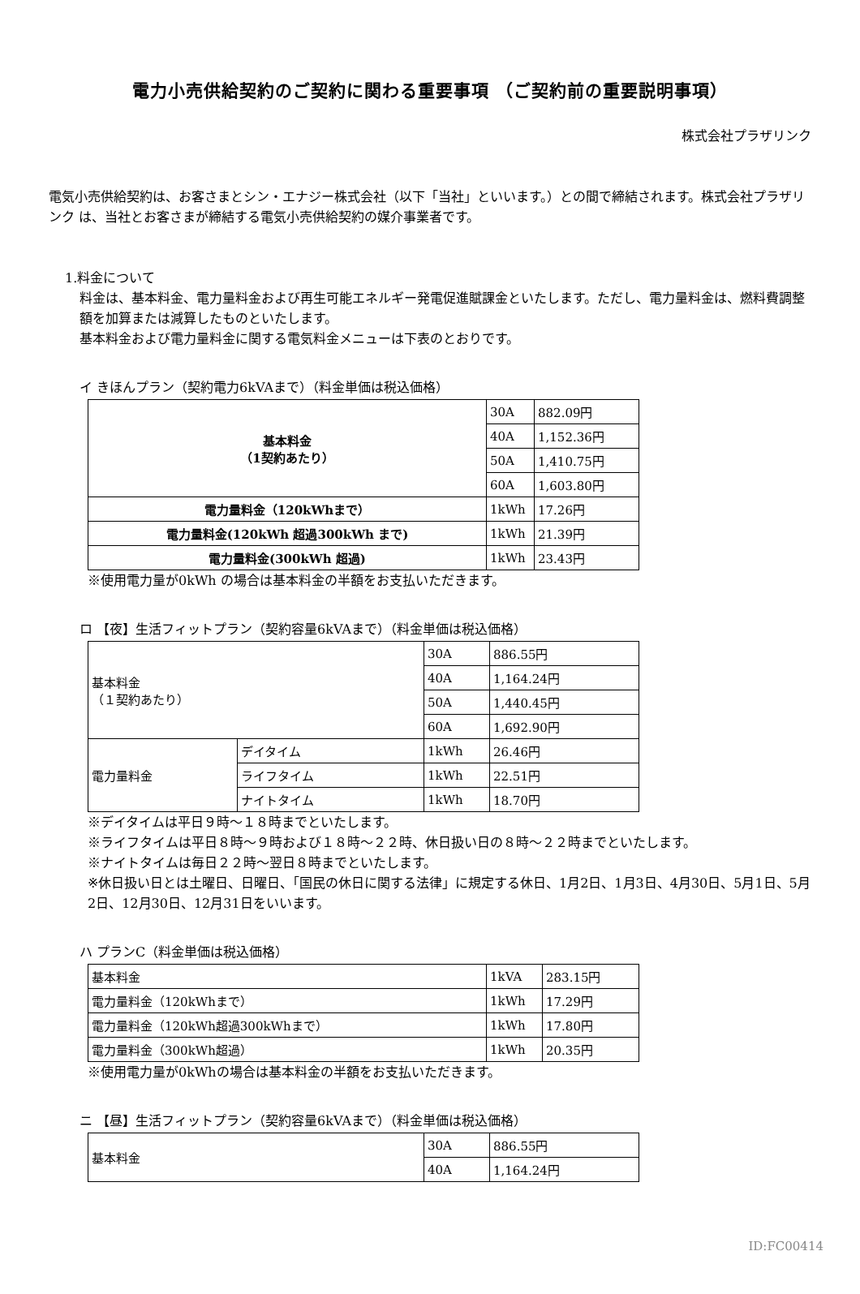電力小売供給契約のご契約に関わる重要事項 （ご契約前の重要説明事項）
株式会社プラザリンク
電気小売供給契約は、お客さまとシン・エナジー株式会社（以下「当社」といいます。）との間で締結されます。株式会社プラザリンク は、当社とお客さまが締結する電気小売供給契約の媒介事業者です。
1.料金について
料金は、基本料金、電力量料金および再生可能エネルギー発電促進賦課金といたします。ただし、電力量料金は、燃料費調整額を加算または減算したものといたします。
基本料金および電力量料金に関する電気料金メニューは下表のとおりです。
イ きほんプラン（契約電力6kVAまで）（料金単価は税込価格）
| 基本料金 （1契約あたり） | 30A | 882.09円 |
| | 40A | 1,152.36円 |
| | 50A | 1,410.75円 |
| | 60A | 1,603.80円 |
| 電力量料金（120kWhまで） | 1kWh | 17.26円 |
| 電力量料金(120kWh 超過300kWh まで) | 1kWh | 21.39円 |
| 電力量料金(300kWh 超過) | 1kWh | 23.43円 |
※使用電力量が0kWh の場合は基本料金の半額をお支払いただきます。
ロ 【夜】生活フィットプラン（契約容量6kVAまで）（料金単価は税込価格）
| 基本料金 （１契約あたり） | | 30A | 886.55円 |
| | | 40A | 1,164.24円 |
| | | 50A | 1,440.45円 |
| | | 60A | 1,692.90円 |
| 電力量料金 | デイタイム | 1kWh | 26.46円 |
| | ライフタイム | 1kWh | 22.51円 |
| | ナイトタイム | 1kWh | 18.70円 |
※デイタイムは平日９時～１８時までといたします。
※ライフタイムは平日８時～９時および１８時～２２時、休日扱い日の８時～２２時までといたします。
※ナイトタイムは毎日２２時～翌日８時までといたします。
※休日扱い日とは土曜日、日曜日、「国民の休日に関する法律」に規定する休日、1月2日、1月3日、4月30日、5月1日、5月2日、12月30日、12月31日をいいます。
ハ プランC（料金単価は税込価格）
| 基本料金 | 1kVA | 283.15円 |
| 電力量料金（120kWhまで） | 1kWh | 17.29円 |
| 電力量料金（120kWh超過300kWhまで） | 1kWh | 17.80円 |
| 電力量料金（300kWh超過） | 1kWh | 20.35円 |
※使用電力量が0kWhの場合は基本料金の半額をお支払いただきます。
ニ 【昼】生活フィットプラン（契約容量6kVAまで）（料金単価は税込価格）
| 基本料金 | 30A | 886.55円 |
| | 40A | 1,164.24円 |
ID:FC00414